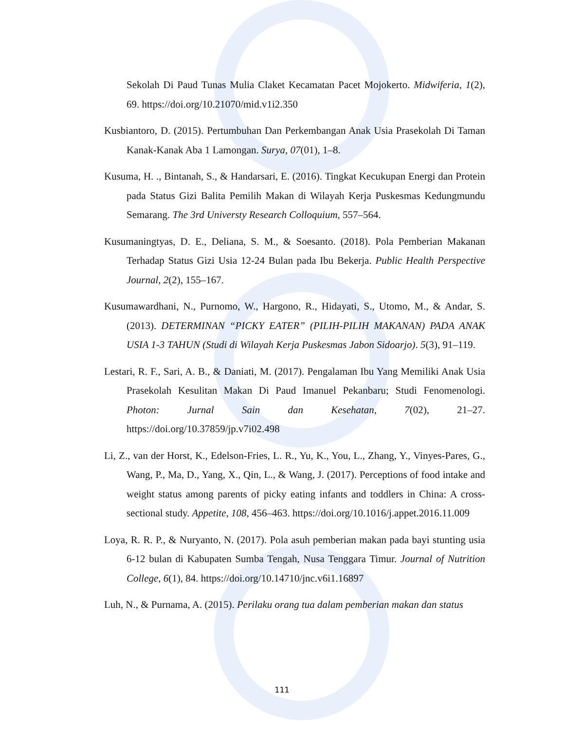Sekolah Di Paud Tunas Mulia Claket Kecamatan Pacet Mojokerto. Midwiferia, 1(2), 69. https://doi.org/10.21070/mid.v1i2.350
Kusbiantoro, D. (2015). Pertumbuhan Dan Perkembangan Anak Usia Prasekolah Di Taman Kanak-Kanak Aba 1 Lamongan. Surya, 07(01), 1–8.
Kusuma, H. ., Bintanah, S., & Handarsari, E. (2016). Tingkat Kecukupan Energi dan Protein pada Status Gizi Balita Pemilih Makan di Wilayah Kerja Puskesmas Kedungmundu Semarang. The 3rd Universty Research Colloquium, 557–564.
Kusumaningtyas, D. E., Deliana, S. M., & Soesanto. (2018). Pola Pemberian Makanan Terhadap Status Gizi Usia 12-24 Bulan pada Ibu Bekerja. Public Health Perspective Journal, 2(2), 155–167.
Kusumawardhani, N., Purnomo, W., Hargono, R., Hidayati, S., Utomo, M., & Andar, S. (2013). DETERMINAN “PICKY EATER” (PILIH-PILIH MAKANAN) PADA ANAK USIA 1-3 TAHUN (Studi di Wilayah Kerja Puskesmas Jabon Sidoarjo). 5(3), 91–119.
Lestari, R. F., Sari, A. B., & Daniati, M. (2017). Pengalaman Ibu Yang Memiliki Anak Usia Prasekolah Kesulitan Makan Di Paud Imanuel Pekanbaru; Studi Fenomenologi. Photon: Jurnal Sain dan Kesehatan, 7(02), 21–27. https://doi.org/10.37859/jp.v7i02.498
Li, Z., van der Horst, K., Edelson-Fries, L. R., Yu, K., You, L., Zhang, Y., Vinyes-Pares, G., Wang, P., Ma, D., Yang, X., Qin, L., & Wang, J. (2017). Perceptions of food intake and weight status among parents of picky eating infants and toddlers in China: A cross-sectional study. Appetite, 108, 456–463. https://doi.org/10.1016/j.appet.2016.11.009
Loya, R. R. P., & Nuryanto, N. (2017). Pola asuh pemberian makan pada bayi stunting usia 6-12 bulan di Kabupaten Sumba Tengah, Nusa Tenggara Timur. Journal of Nutrition College, 6(1), 84. https://doi.org/10.14710/jnc.v6i1.16897
Luh, N., & Purnama, A. (2015). Perilaku orang tua dalam pemberian makan dan status
111